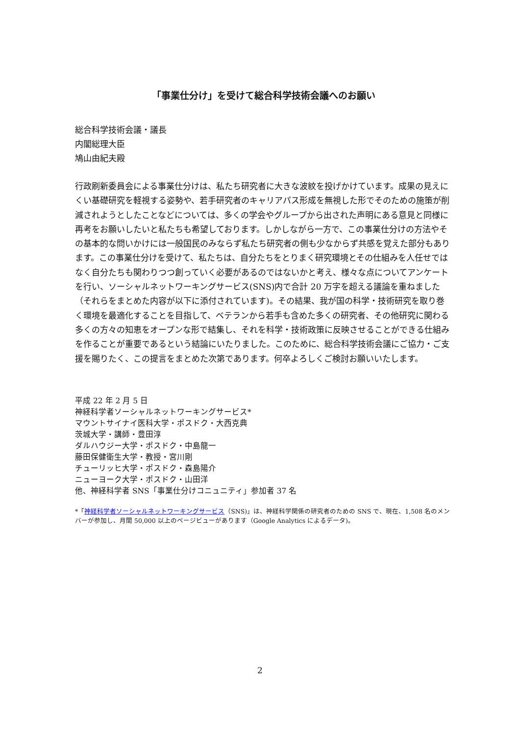「事業仕分け」を受けて総合科学技術会議へのお願い
総合科学技術会議・議長
内閣総理大臣
鳩山由紀夫殿
行政刷新委員会による事業仕分けは、私たち研究者に大きな波紋を投げかけています。成果の見えにくい基礎研究を軽視する姿勢や、若手研究者のキャリアパス形成を無視した形でそのための施策が削減されようとしたことなどについては、多くの学会やグループから出された声明にある意見と同様に再考をお願いしたいと私たちも希望しております。しかしながら一方で、この事業仕分けの方法やその基本的な問いかけには一般国民のみならず私たち研究者の側も少なからず共感を覚えた部分もあります。この事業仕分けを受けて、私たちは、自分たちをとりまく研究環境とその仕組みを人任せではなく自分たちも関わりつつ創っていく必要があるのではないかと考え、様々な点についてアンケートを行い、ソーシャルネットワーキングサービス(SNS)内で合計 20 万字を超える議論を重ねました（それらをまとめた内容が以下に添付されています)。その結果、我が国の科学・技術研究を取り巻く環境を最適化することを目指して、ベテランから若手も含めた多くの研究者、その他研究に関わる多くの方々の知恵をオープンな形で結集し、それを科学・技術政策に反映させることができる仕組みを作ることが重要であるという結論にいたりました。このために、総合科学技術会議にご協力・ご支援を賜りたく、この提言をまとめた次第であります。何卒よろしくご検討お願いいたします。
平成 22 年 2 月 5 日
神経科学者ソーシャルネットワーキングサービス*
マウントサイナイ医科大学・ポスドク・大西克典
茨城大学・講師・豊田淳
ダルハウジー大学・ポスドク・中島龍一
藤田保健衛生大学・教授・宮川剛
チューリッヒ大学・ポスドク・森島陽介
ニューヨーク大学・ポスドク・山田洋
他、神経科学者 SNS「事業仕分けコニュニティ」参加者 37 名
*「神経科学者ソーシャルネットワーキングサービス（SNS)」は、神経科学関係の研究者のための SNS で、現在、1,508 名のメンバーが参加し、月間 50,000 以上のページビューがあります（Google Analytics によるデータ)。
2